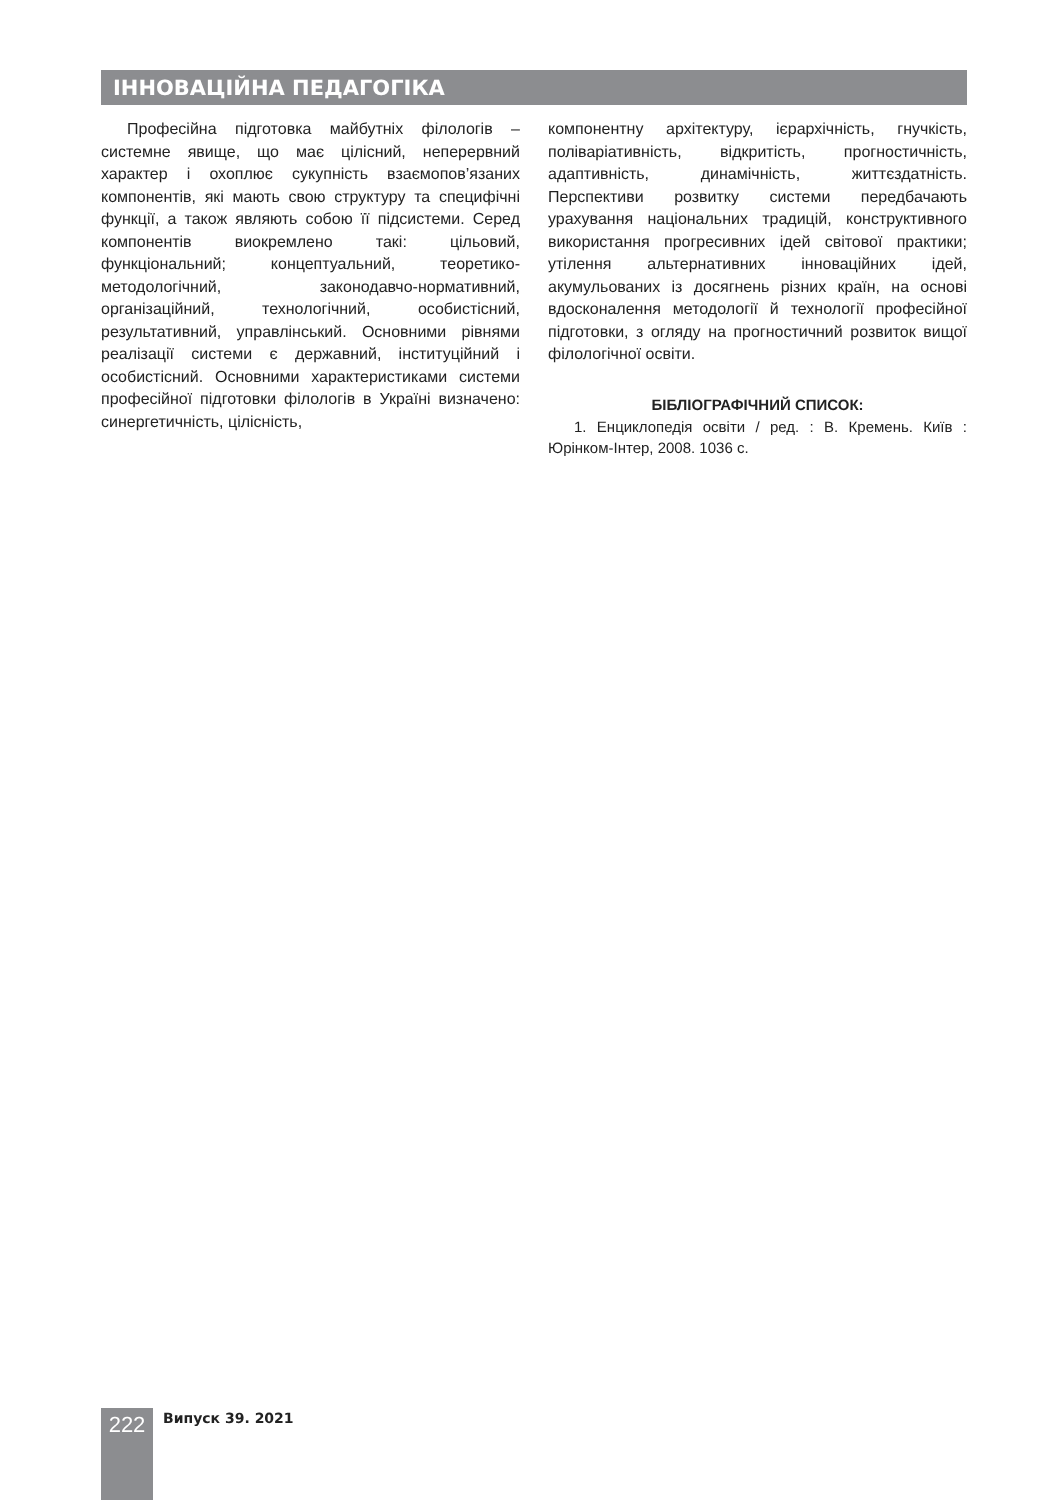ІННОВАЦІЙНА ПЕДАГОГІКА
Професійна підготовка майбутніх філологів – системне явище, що має цілісний, неперервний характер і охоплює сукупність взаємопов’язаних компонентів, які мають свою структуру та специфічні функції, а також являють собою її підсистеми. Серед компонентів виокремлено такі: цільовий, функціональний; концептуальний, теоретико-методологічний, законодавчо-нормативний, організаційний, технологічний, особистісний, результативний, управлінський. Основними рівнями реалізації системи є державний, інституційний і особистісний. Основними характеристиками системи професійної підготовки філологів в Україні визначено: синергетичність, цілісність,
компонентну архітектуру, ієрархічність, гнучкість, полiваріативність, відкритість, прогностичність, адаптивність, динамічність, життєздатність. Перспективи розвитку системи передбачають урахування національних традицій, конструктивного використання прогресивних ідей світової практики; утілення альтернативних інноваційних ідей, акумульованих із досягнень різних країн, на основі вдосконалення методології й технології професійної підготовки, з огляду на прогностичний розвиток вищої філологічної освіти.
БІБЛІОГРАФІЧНИЙ СПИСОК:
1. Енциклопедія освіти / ред. : В. Кремень. Київ : Юрінком-Інтер, 2008. 1036 с.
222 Випуск 39. 2021